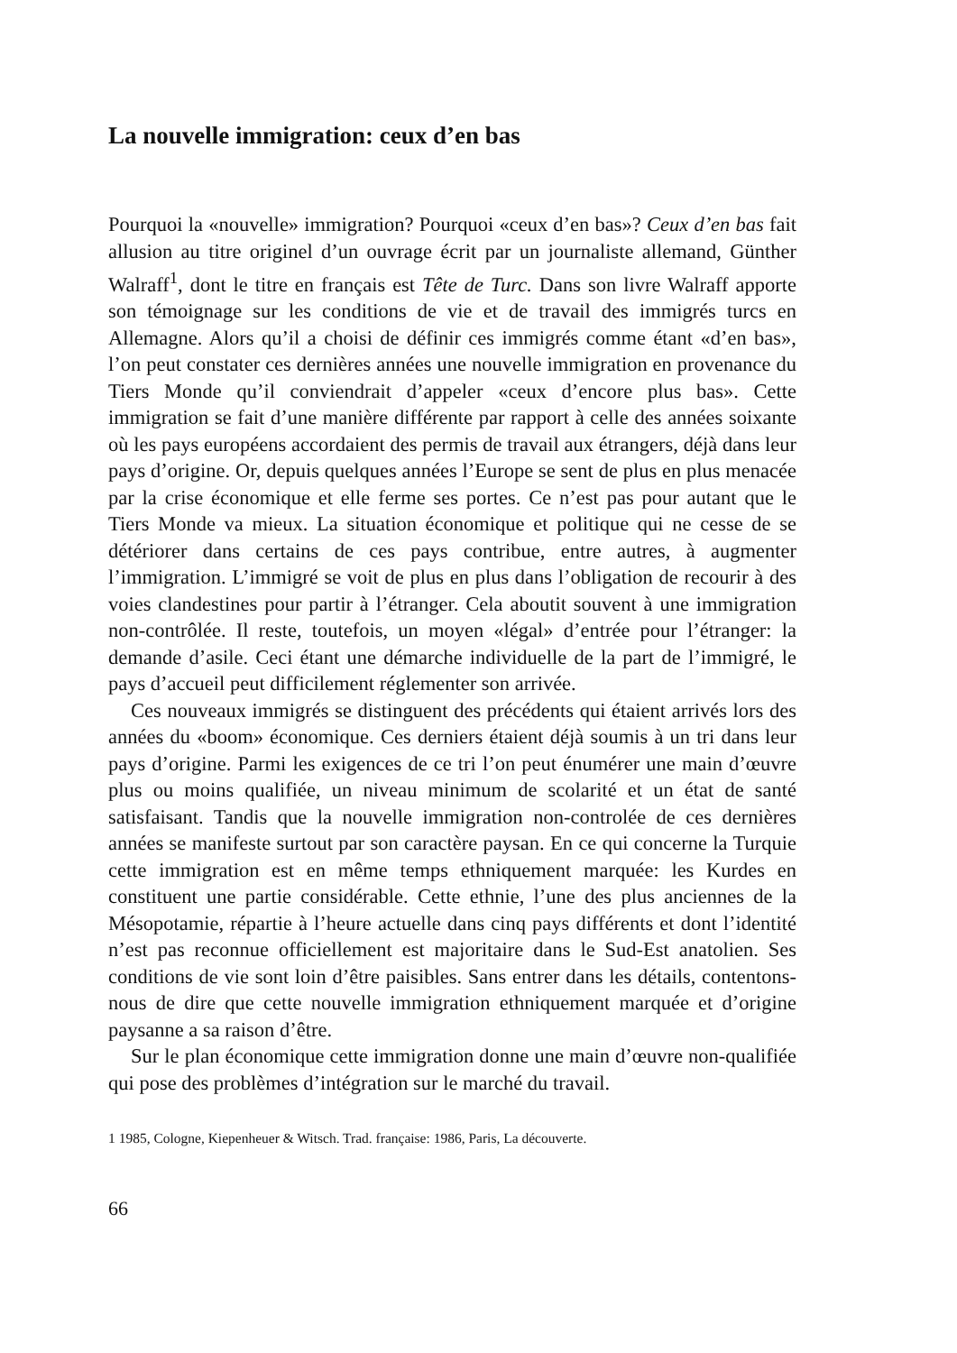La nouvelle immigration: ceux d’en bas
Pourquoi la «nouvelle» immigration? Pourquoi «ceux d’en bas»? Ceux d’en bas fait allusion au titre originel d’un ouvrage écrit par un journaliste allemand, Günther Walraff<sup>1</sup>, dont le titre en français est Tête de Turc. Dans son livre Walraff apporte son témoignage sur les conditions de vie et de travail des immigrés turcs en Allemagne. Alors qu’il a choisi de définir ces immigrés comme étant «d’en bas», l’on peut constater ces dernières années une nouvelle immigration en provenance du Tiers Monde qu’il conviendrait d’appeler «ceux d’encore plus bas». Cette immigration se fait d’une manière différente par rapport à celle des années soixante où les pays européens accordaient des permis de travail aux étrangers, déjà dans leur pays d’origine. Or, depuis quelques années l’Europe se sent de plus en plus menacée par la crise économique et elle ferme ses portes. Ce n’est pas pour autant que le Tiers Monde va mieux. La situation économique et politique qui ne cesse de se détériorer dans certains de ces pays contribue, entre autres, à augmenter l’immigration. L’immigré se voit de plus en plus dans l’obligation de recourir à des voies clandestines pour partir à l’étranger. Cela aboutit souvent à une immigration non-contrôlée. Il reste, toutefois, un moyen «légal» d’entrée pour l’étranger: la demande d’asile. Ceci étant une démarche individuelle de la part de l’immigré, le pays d’accueil peut difficilement réglementer son arrivée.
Ces nouveaux immigrés se distinguent des précédents qui étaient arrivés lors des années du «boom» économique. Ces derniers étaient déjà soumis à un tri dans leur pays d’origine. Parmi les exigences de ce tri l’on peut énumérer une main d’œuvre plus ou moins qualifiée, un niveau minimum de scolarité et un état de santé satisfaisant. Tandis que la nouvelle immigration non-controlée de ces dernières années se manifeste surtout par son caractère paysan. En ce qui concerne la Turquie cette immigration est en même temps ethniquement marquée: les Kurdes en constituent une partie considérable. Cette ethnie, l’une des plus anciennes de la Mésopotamie, répartie à l’heure actuelle dans cinq pays différents et dont l’identité n’est pas reconnue officiellement est majoritaire dans le Sud-Est anatolien. Ses conditions de vie sont loin d’être paisibles. Sans entrer dans les détails, contentons-nous de dire que cette nouvelle immigration ethniquement marquée et d’origine paysanne a sa raison d’être.
Sur le plan économique cette immigration donne une main d’œuvre non-qualifiée qui pose des problèmes d’intégration sur le marché du travail.
1 1985, Cologne, Kiepenheuer & Witsch. Trad. française: 1986, Paris, La découverte.
66